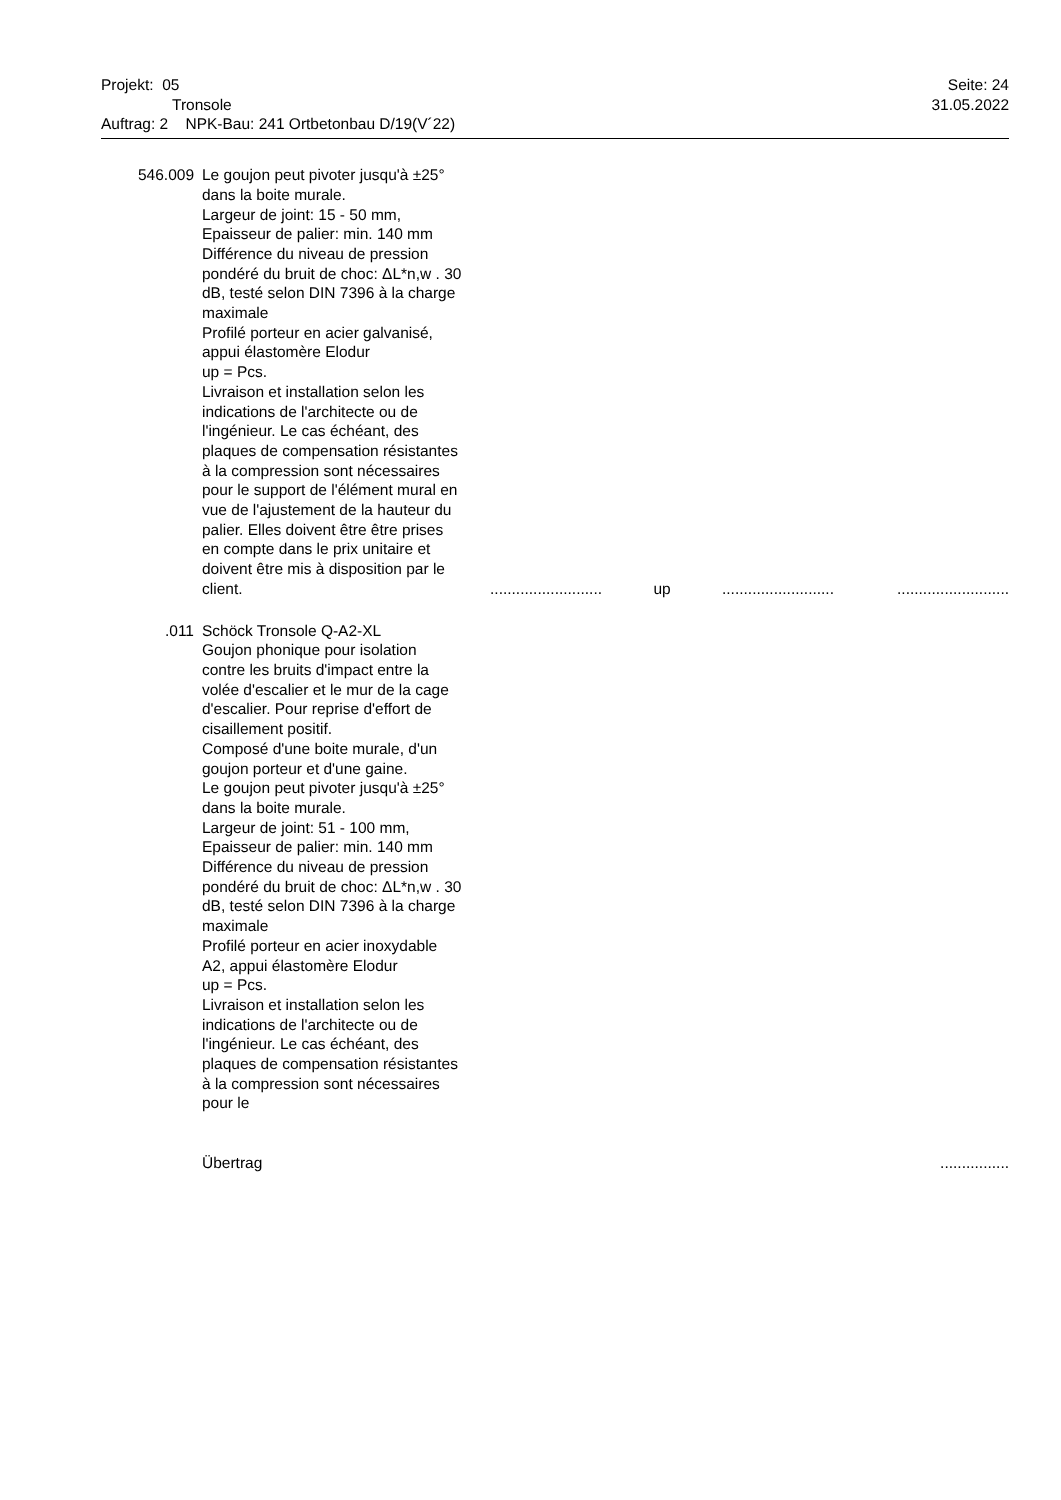Projekt: 05
Tronsole
Auftrag: 2 NPK-Bau: 241 Ortbetonbau D/19(V´22)
Seite: 24
31.05.2022
| 546.009 | Le goujon peut pivoter jusqu'à ±25° dans la boite murale. Largeur de joint: 15 - 50 mm, Epaisseur de palier: min. 140 mm Différence du niveau de pression pondéré du bruit de choc: ΔL*n,w . 30 dB, testé selon DIN 7396 à la charge maximale Profilé porteur en acier galvanisé, appui élastomère Elodur up = Pcs. Livraison et installation selon les indications de l'architecte ou de l'ingénieur. Le cas échéant, des plaques de compensation résistantes à la compression sont nécessaires pour le support de l'élément mural en vue de l'ajustement de la hauteur du palier. Elles doivent être être prises en compte dans le prix unitaire et doivent être mis à disposition par le client. | .......................... | up | .......................... | .......................... |
| .011 | Schöck Tronsole Q-A2-XL Goujon phonique pour isolation contre les bruits d'impact entre la volée d'escalier et le mur de la cage d'escalier. Pour reprise d'effort de cisaillement positif. Composé d'une boite murale, d'un goujon porteur et d'une gaine. Le goujon peut pivoter jusqu'à ±25° dans la boite murale. Largeur de joint: 51 - 100 mm, Epaisseur de palier: min. 140 mm Différence du niveau de pression pondéré du bruit de choc: ΔL*n,w . 30 dB, testé selon DIN 7396 à la charge maximale Profilé porteur en acier inoxydable A2, appui élastomère Elodur up = Pcs. Livraison et installation selon les indications de l'architecte ou de l'ingénieur. Le cas échéant, des plaques de compensation résistantes à la compression sont nécessaires pour le | | | | |
| | Übertrag | | | | ................ |